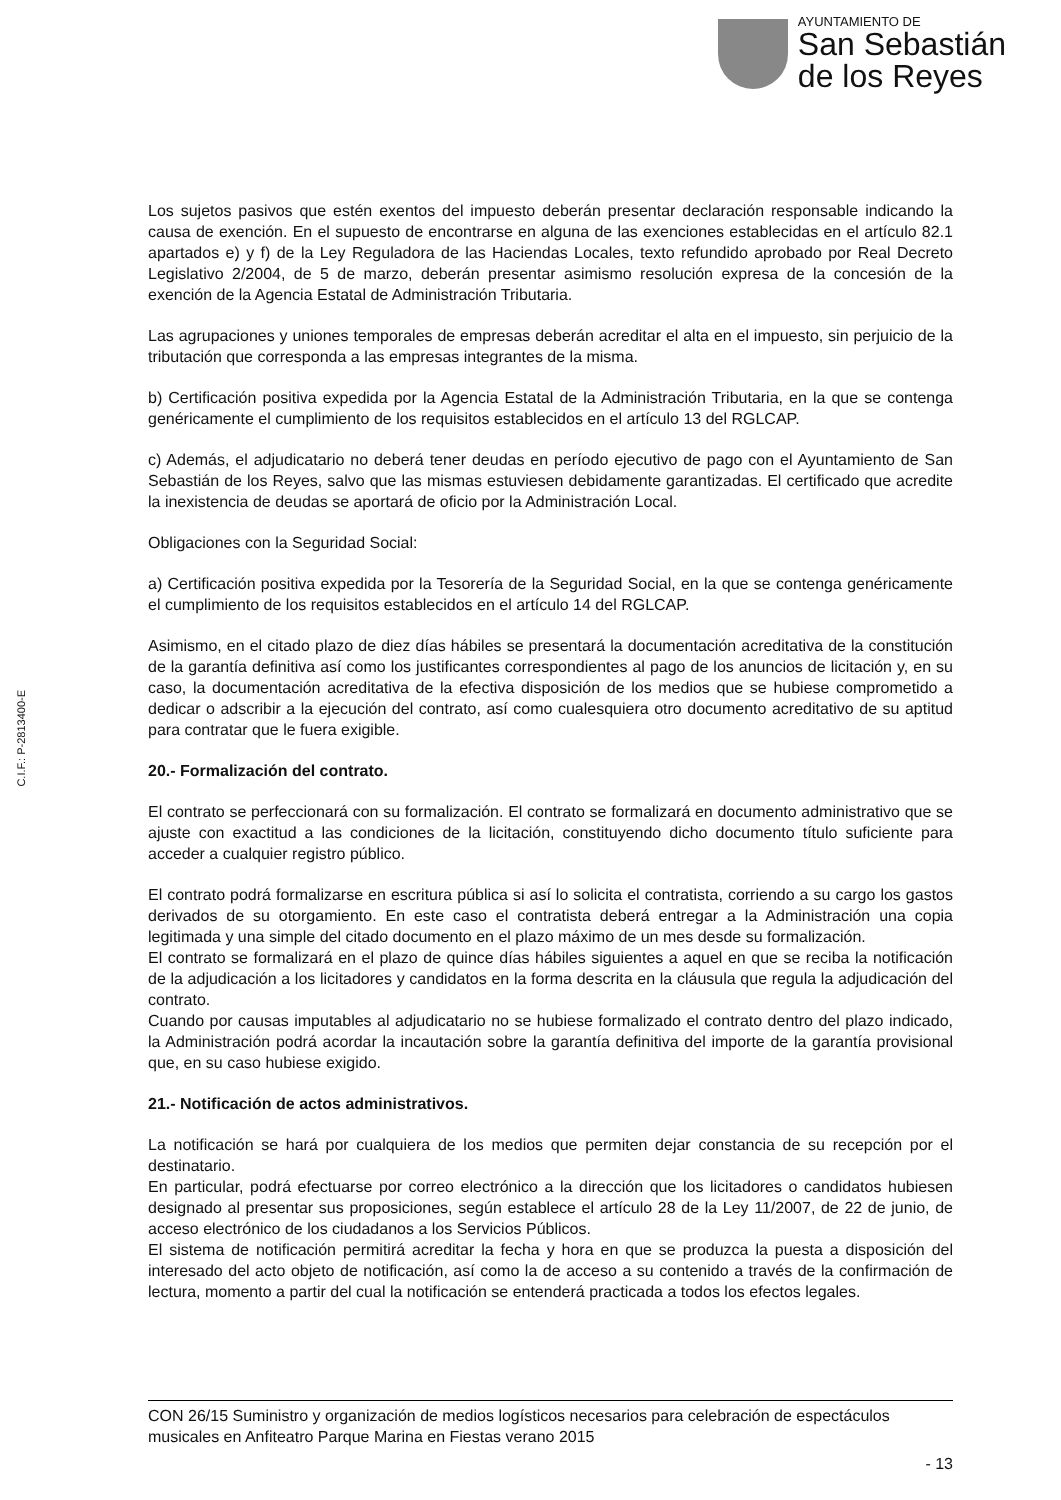AYUNTAMIENTO DE
San Sebastián
de los Reyes
C.I.F.: P-2813400-E
Los sujetos pasivos que estén exentos del impuesto deberán presentar declaración responsable indicando la causa de exención. En el supuesto de encontrarse en alguna de las exenciones establecidas en el artículo 82.1 apartados e) y f) de la Ley Reguladora de las Haciendas Locales, texto refundido aprobado por Real Decreto Legislativo 2/2004, de 5 de marzo, deberán presentar asimismo resolución expresa de la concesión de la exención de la Agencia Estatal de Administración Tributaria.
Las agrupaciones y uniones temporales de empresas deberán acreditar el alta en el impuesto, sin perjuicio de la tributación que corresponda a las empresas integrantes de la misma.
b) Certificación positiva expedida por la Agencia Estatal de la Administración Tributaria, en la que se contenga genéricamente el cumplimiento de los requisitos establecidos en el artículo 13 del RGLCAP.
c) Además, el adjudicatario no deberá tener deudas en período ejecutivo de pago con el Ayuntamiento de San Sebastián de los Reyes, salvo que las mismas estuviesen debidamente garantizadas. El certificado que acredite la inexistencia de deudas se aportará de oficio por la Administración Local.
Obligaciones con la Seguridad Social:
a) Certificación positiva expedida por la Tesorería de la Seguridad Social, en la que se contenga genéricamente el cumplimiento de los requisitos establecidos en el artículo 14 del RGLCAP.
Asimismo, en el citado plazo de diez días hábiles se presentará la documentación acreditativa de la constitución de la garantía definitiva así como los justificantes correspondientes al pago de los anuncios de licitación y, en su caso, la documentación acreditativa de la efectiva disposición de los medios que se hubiese comprometido a dedicar o adscribir a la ejecución del contrato, así como cualesquiera otro documento acreditativo de su aptitud para contratar que le fuera exigible.
20.- Formalización del contrato.
El contrato se perfeccionará con su formalización. El contrato se formalizará en documento administrativo que se ajuste con exactitud a las condiciones de la licitación, constituyendo dicho documento título suficiente para acceder a cualquier registro público.
El contrato podrá formalizarse en escritura pública si así lo solicita el contratista, corriendo a su cargo los gastos derivados de su otorgamiento. En este caso el contratista deberá entregar a la Administración una copia legitimada y una simple del citado documento en el plazo máximo de un mes desde su formalización.
El contrato se formalizará en el plazo de quince días hábiles siguientes a aquel en que se reciba la notificación de la adjudicación a los licitadores y candidatos en la forma descrita en la cláusula que regula la adjudicación del contrato.
Cuando por causas imputables al adjudicatario no se hubiese formalizado el contrato dentro del plazo indicado, la Administración podrá acordar la incautación sobre la garantía definitiva del importe de la garantía provisional que, en su caso hubiese exigido.
21.- Notificación de actos administrativos.
La notificación se hará por cualquiera de los medios que permiten dejar constancia de su recepción por el destinatario.
En particular, podrá efectuarse por correo electrónico a la dirección que los licitadores o candidatos hubiesen designado al presentar sus proposiciones, según establece el artículo 28 de la Ley 11/2007, de 22 de junio, de acceso electrónico de los ciudadanos a los Servicios Públicos.
El sistema de notificación permitirá acreditar la fecha y hora en que se produzca la puesta a disposición del interesado del acto objeto de notificación, así como la de acceso a su contenido a través de la confirmación de lectura, momento a partir del cual la notificación se entenderá practicada a todos los efectos legales.
CON 26/15 Suministro y organización de medios logísticos necesarios para celebración de espectáculos musicales en Anfiteatro Parque Marina en Fiestas verano 2015
- 13